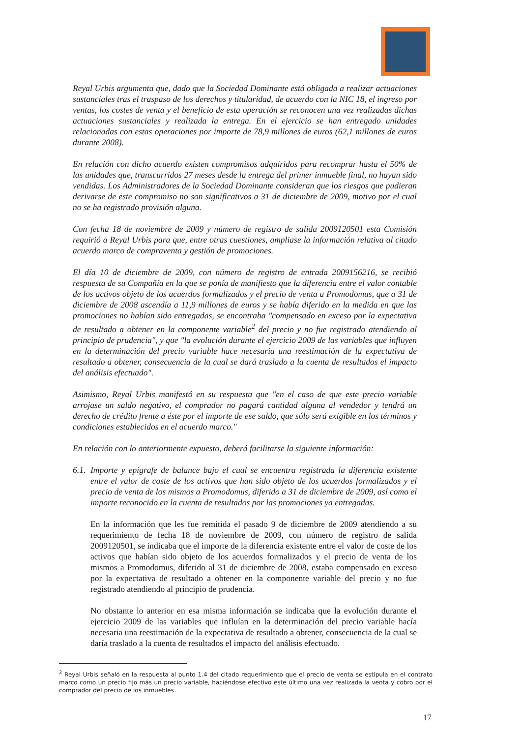Reyal Urbis argumenta que, dado que la Sociedad Dominante está obligada a realizar actuaciones sustanciales tras el traspaso de los derechos y titularidad, de acuerdo con la NIC 18, el ingreso por ventas, los costes de venta y el beneficio de esta operación se reconocen una vez realizadas dichas actuaciones sustanciales y realizada la entrega. En el ejercicio se han entregado unidades relacionadas con estas operaciones por importe de 78,9 millones de euros (62,1 millones de euros durante 2008).
En relación con dicho acuerdo existen compromisos adquiridos para recomprar hasta el 50% de las unidades que, transcurridos 27 meses desde la entrega del primer inmueble final, no hayan sido vendidas. Los Administradores de la Sociedad Dominante consideran que los riesgos que pudieran derivarse de este compromiso no son significativos a 31 de diciembre de 2009, motivo por el cual no se ha registrado provisión alguna.
Con fecha 18 de noviembre de 2009 y número de registro de salida 2009120501 esta Comisión requirió a Reyal Urbis para que, entre otras cuestiones, ampliase la información relativa al citado acuerdo marco de compraventa y gestión de promociones.
El día 10 de diciembre de 2009, con número de registro de entrada 2009156216, se recibió respuesta de su Compañía en la que se ponía de manifiesto que la diferencia entre el valor contable de los activos objeto de los acuerdos formalizados y el precio de venta a Promodomus, que a 31 de diciembre de 2008 ascendía a 11,9 millones de euros y se había diferido en la medida en que las promociones no habían sido entregadas, se encontraba "compensado en exceso por la expectativa de resultado a obtener en la componente variable<sup>2</sup> del precio y no fue registrado atendiendo al principio de prudencia", y que "la evolución durante el ejercicio 2009 de las variables que influyen en la determinación del precio variable hace necesaria una reestimación de la expectativa de resultado a obtener, consecuencia de la cual se dará traslado a la cuenta de resultados el impacto del análisis efectuado".
Asimismo, Reyal Urbis manifestó en su respuesta que "en el caso de que este precio variable arrojase un saldo negativo, el comprador no pagará cantidad alguna al vendedor y tendrá un derecho de crédito frente a éste por el importe de ese saldo, que sólo será exigible en los términos y condiciones establecidos en el acuerdo marco."
En relación con lo anteriormente expuesto, deberá facilitarse la siguiente información:
6.1.
Importe y epígrafe de balance bajo el cual se encuentra registrada la diferencia existente entre el valor de coste de los activos que han sido objeto de los acuerdos formalizados y el precio de venta de los mismos a Promodomus, diferido a 31 de diciembre de 2009, así como el importe reconocido en la cuenta de resultados por las promociones ya entregadas.
En la información que les fue remitida el pasado 9 de diciembre de 2009 atendiendo a su requerimiento de fecha 18 de noviembre de 2009, con número de registro de salida 2009120501, se indicaba que el importe de la diferencia existente entre el valor de coste de los activos que habían sido objeto de los acuerdos formalizados y el precio de venta de los mismos a Promodomus, diferido al 31 de diciembre de 2008, estaba compensado en exceso por la expectativa de resultado a obtener en la componente variable del precio y no fue registrado atendiendo al principio de prudencia.
No obstante lo anterior en esa misma información se indicaba que la evolución durante el ejercicio 2009 de las variables que influían en la determinación del precio variable hacía necesaria una reestimación de la expectativa de resultado a obtener, consecuencia de la cual se daría traslado a la cuenta de resultados el impacto del análisis efectuado.
<sup>2</sup> Reyal Urbis señaló en la respuesta al punto 1.4 del citado requerimiento que el precio de venta se estipula en el contrato marco como un precio fijo más un precio variable, haciéndose efectivo este último una vez realizada la venta y cobro por el comprador del precio de los inmuebles.
17